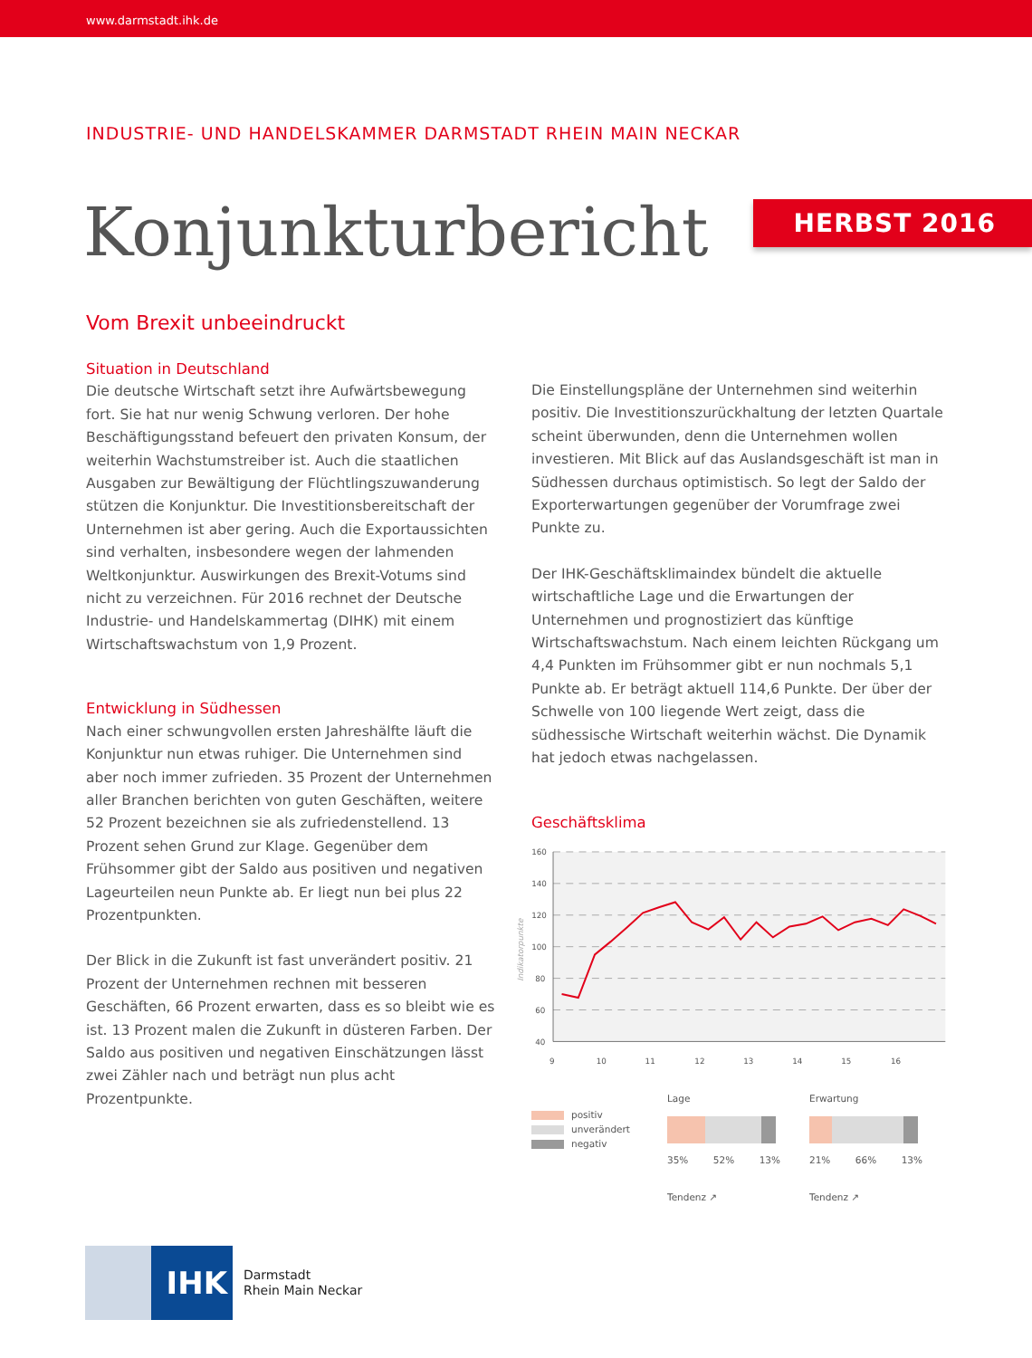www.darmstadt.ihk.de
INDUSTRIE- UND HANDELSKAMMER DARMSTADT RHEIN MAIN NECKAR
Konjunkturbericht
HERBST 2016
Vom Brexit unbeeindruckt
Situation in Deutschland
Die deutsche Wirtschaft setzt ihre Aufwärtsbewegung fort. Sie hat nur wenig Schwung verloren. Der hohe Beschäftigungsstand befeuert den privaten Konsum, der weiterhin Wachstumstreiber ist. Auch die staatlichen Ausgaben zur Bewältigung der Flüchtlingszuwanderung stützen die Konjunktur. Die Investitionsbereitschaft der Unternehmen ist aber gering. Auch die Exportaussichten sind verhalten, insbesondere wegen der lahmenden Weltkonjunktur. Auswirkungen des Brexit-Votums sind nicht zu verzeichnen. Für 2016 rechnet der Deutsche Industrie- und Handelskammertag (DIHK) mit einem Wirtschaftswachstum von 1,9 Prozent.
Entwicklung in Südhessen
Nach einer schwungvollen ersten Jahreshälfte läuft die Konjunktur nun etwas ruhiger. Die Unternehmen sind aber noch immer zufrieden. 35 Prozent der Unternehmen aller Branchen berichten von guten Geschäften, weitere 52 Prozent bezeichnen sie als zufriedenstellend. 13 Prozent sehen Grund zur Klage. Gegenüber dem Frühsommer gibt der Saldo aus positiven und negativen Lageurteilen neun Punkte ab. Er liegt nun bei plus 22 Prozentpunkten.
Der Blick in die Zukunft ist fast unverändert positiv. 21 Prozent der Unternehmen rechnen mit besseren Geschäften, 66 Prozent erwarten, dass es so bleibt wie es ist. 13 Prozent malen die Zukunft in düsteren Farben. Der Saldo aus positiven und negativen Einschätzungen lässt zwei Zähler nach und beträgt nun plus acht Prozentpunkte.
Die Einstellungspläne der Unternehmen sind weiterhin positiv. Die Investitionszurückhaltung der letzten Quartale scheint überwunden, denn die Unternehmen wollen investieren. Mit Blick auf das Auslandsgeschäft ist man in Südhessen durchaus optimistisch. So legt der Saldo der Exporterwartungen gegenüber der Vorumfrage zwei Punkte zu.
Der IHK-Geschäftsklimaindex bündelt die aktuelle wirtschaftliche Lage und die Erwartungen der Unternehmen und prognostiziert das künftige Wirtschaftswachstum. Nach einem leichten Rückgang um 4,4 Punkten im Frühsommer gibt er nun nochmals 5,1 Punkte ab. Er beträgt aktuell 114,6 Punkte. Der über der Schwelle von 100 liegende Wert zeigt, dass die südhessische Wirtschaft weiterhin wächst. Die Dynamik hat jedoch etwas nachgelassen.
Geschäftsklima
160
140
120
100
80
60
40
Indikatorpunkte
9
10
11
12
13
14
15
16
positiv
unverändert
negativ
Lage
35% 52% 13%
Tendenz ↗
Erwartung
21% 66% 13%
Tendenz ↗
IHK
Darmstadt
Rhein Main Neckar